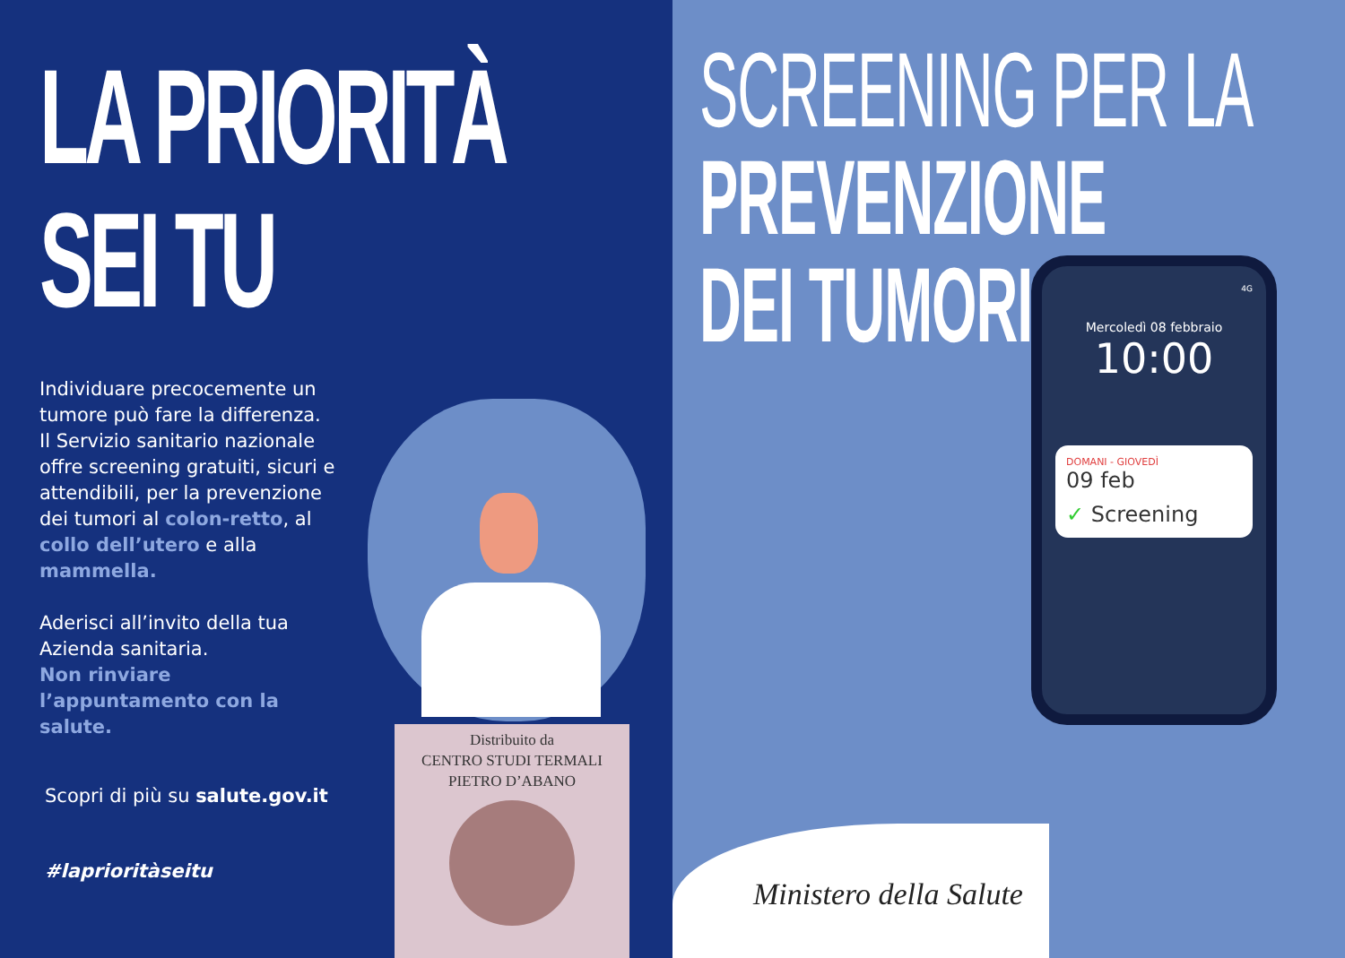LA PRIORITÀ
SEI TU
Individuare precocemente un tumore può fare la differenza. Il Servizio sanitario nazionale offre screening gratuiti, sicuri e attendibili, per la prevenzione dei tumori al colon-retto, al collo dell’utero e alla mammella.
Aderisci all’invito della tua Azienda sanitaria.
Non rinviare l’appuntamento con la salute.
Scopri di più su salute.gov.it
#laprioritàseitu
Distribuito da
CENTRO STUDI TERMALI
PIETRO D’ABANO
SCREENING PER LA
PREVENZIONE
DEI TUMORI
4G
Mercoledì 08 febbraio
10:00
DOMANI - GIOVEDÌ
09 feb
✓ Screening
Ministero della Salute